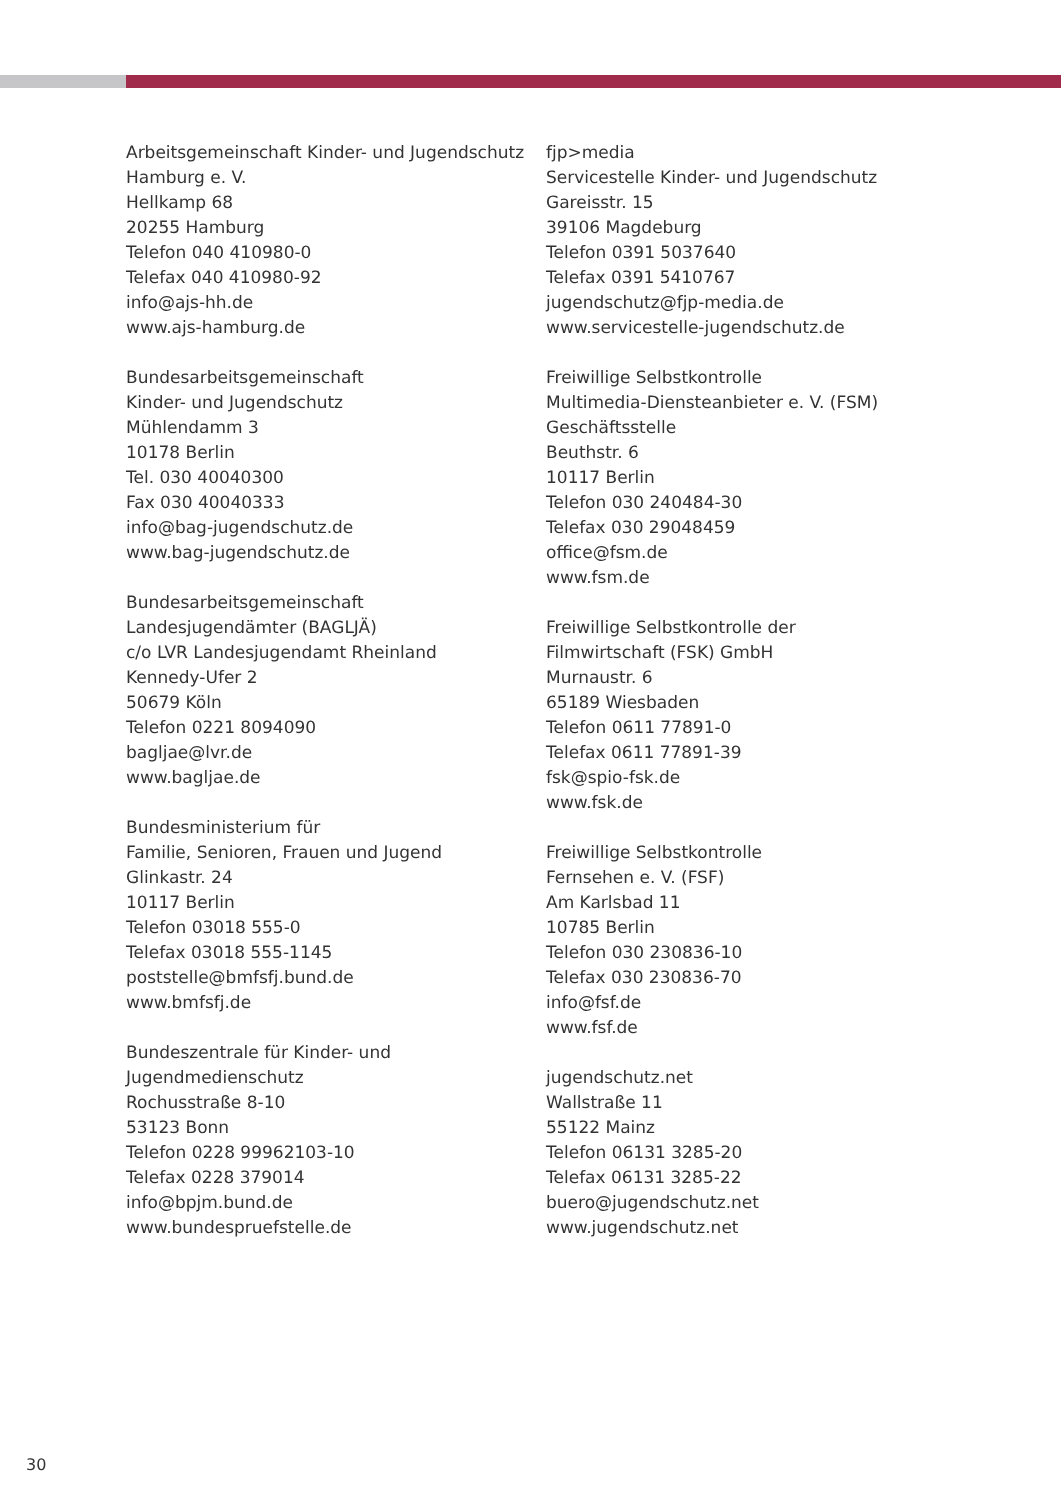Arbeitsgemeinschaft Kinder- und Jugendschutz
Hamburg e. V.
Hellkamp 68
20255 Hamburg
Telefon 040 410980-0
Telefax 040 410980-92
info@ajs-hh.de
www.ajs-hamburg.de
Bundesarbeitsgemeinschaft
Kinder- und Jugendschutz
Mühlendamm 3
10178 Berlin
Tel. 030 40040300
Fax 030 40040333
info@bag-jugendschutz.de
www.bag-jugendschutz.de
Bundesarbeitsgemeinschaft
Landesjugendämter (BAGLJÄ)
c/o LVR Landesjugendamt Rheinland
Kennedy-Ufer 2
50679 Köln
Telefon 0221 8094090
bagljae@lvr.de
www.bagljae.de
Bundesministerium für
Familie, Senioren, Frauen und Jugend
Glinkastr. 24
10117 Berlin
Telefon 03018 555-0
Telefax 03018 555-1145
poststelle@bmfsfj.bund.de
www.bmfsfj.de
Bundeszentrale für Kinder- und
Jugendmedienschutz
Rochusstraße 8-10
53123 Bonn
Telefon 0228 99962103-10
Telefax 0228 379014
info@bpjm.bund.de
www.bundespruefstelle.de
fjp>media
Servicestelle Kinder- und Jugendschutz
Gareisstr. 15
39106 Magdeburg
Telefon 0391 5037640
Telefax 0391 5410767
jugendschutz@fjp-media.de
www.servicestelle-jugendschutz.de
Freiwillige Selbstkontrolle
Multimedia-Diensteanbieter e. V. (FSM)
Geschäftsstelle
Beuthstr. 6
10117 Berlin
Telefon 030 240484-30
Telefax 030 29048459
office@fsm.de
www.fsm.de
Freiwillige Selbstkontrolle der
Filmwirtschaft (FSK) GmbH
Murnaustr. 6
65189 Wiesbaden
Telefon 0611 77891-0
Telefax 0611 77891-39
fsk@spio-fsk.de
www.fsk.de
Freiwillige Selbstkontrolle
Fernsehen e. V. (FSF)
Am Karlsbad 11
10785 Berlin
Telefon 030 230836-10
Telefax 030 230836-70
info@fsf.de
www.fsf.de
jugendschutz.net
Wallstraße 11
55122 Mainz
Telefon 06131 3285-20
Telefax 06131 3285-22
buero@jugendschutz.net
www.jugendschutz.net
30